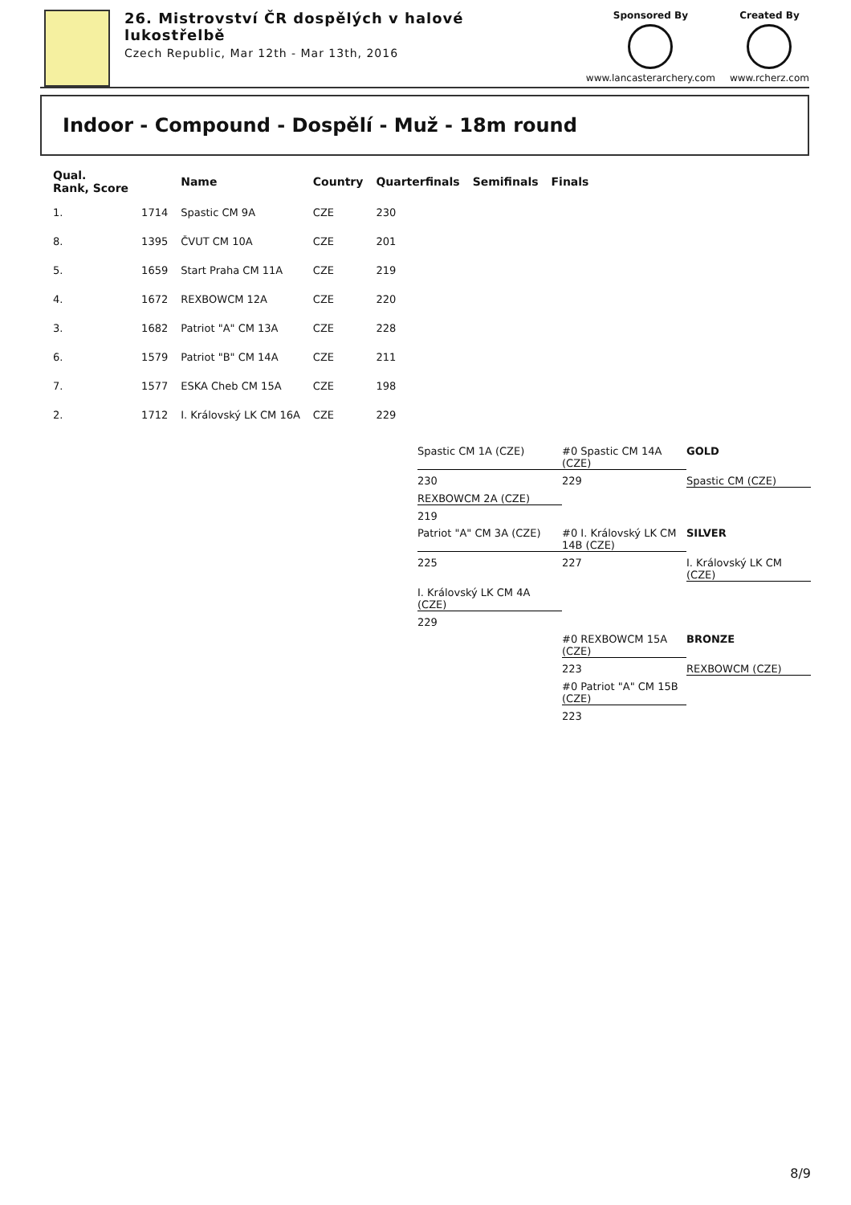26. Mistrovství ČR dospělých v halové
lukostřelbě
Czech Republic, Mar 12th - Mar 13th, 2016
Sponsored By
www.lancasterarchery.com
Created By
www.rcherz.com
Indoor - Compound - Dospělí - Muž - 18m round
| Qual. Rank, Score | | Name | Country | Quarterfinals | Semifinals | Finals |
| --- | --- | --- | --- | --- | --- | --- |
| 1. | 1714 | Spastic CM 9A | CZE | 230 | | |
| 8. | 1395 | ČVUT CM 10A | CZE | 201 | | |
| 5. | 1659 | Start Praha CM 11A | CZE | 219 | | |
| 4. | 1672 | REXBOWCM 12A | CZE | 220 | | |
| 3. | 1682 | Patriot "A" CM 13A | CZE | 228 | | |
| 6. | 1579 | Patriot "B" CM 14A | CZE | 211 | | |
| 7. | 1577 | ESKA Cheb CM 15A | CZE | 198 | | |
| 2. | 1712 | I. Královský LK CM 16A | CZE | 229 | | |
Spastic CM 1A (CZE)
#0 Spastic CM 14A (CZE)
GOLD
230
229
Spastic CM (CZE)
REXBOWCM 2A (CZE)
219
Patriot "A" CM 3A (CZE)
#0 I. Královský LK CM 14B (CZE)
SILVER
225
227
I. Královský LK CM (CZE)
I. Královský LK CM 4A (CZE)
229
#0 REXBOWCM 15A (CZE)
BRONZE
223
REXBOWCM (CZE)
#0 Patriot "A" CM 15B (CZE)
223
8/9